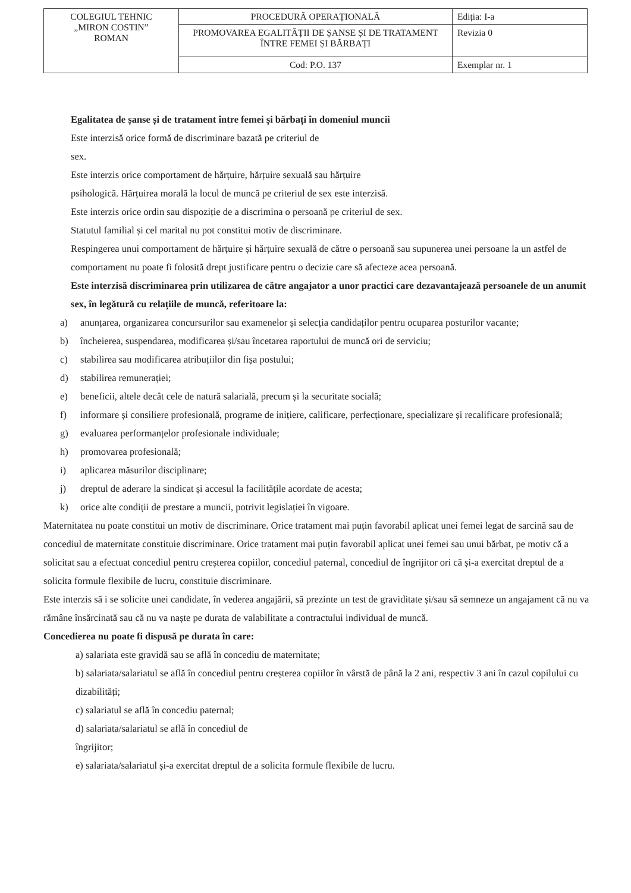| COLEGIUL TEHNIC „MIRON COSTIN” ROMAN | PROCEDURĂ OPERAȚIONALĂ | Ediția: I-a |
| | PROMOVAREA EGALITĂȚII DE ȘANSE ȘI DE TRATAMENT ÎNTRE FEMEI ȘI BĂRBAȚI | Revizia 0 |
| | Cod: P.O. 137 | Exemplar nr. 1 |
Egalitatea de șanse și de tratament între femei și bărbați în domeniul muncii
Este interzisă orice formă de discriminare bazată pe criteriul de
sex.
Este interzis orice comportament de hărțuire, hărțuire sexuală sau hărțuire
psihologică. Hărțuirea morală la locul de muncă pe criteriul de sex este interzisă.
Este interzis orice ordin sau dispoziție de a discrimina o persoană pe criteriul de sex.
Statutul familial și cel marital nu pot constitui motiv de discriminare.
Respingerea unui comportament de hărțuire și hărțuire sexuală de către o persoană sau supunerea unei persoane la un astfel de comportament nu poate fi folosită drept justificare pentru o decizie care să afecteze acea persoană.
Este interzisă discriminarea prin utilizarea de către angajator a unor practici care dezavantajează persoanele de un anumit sex, în legătură cu relațiile de muncă, referitoare la:
a) anunțarea, organizarea concursurilor sau examenelor și selecția candidaților pentru ocuparea posturilor vacante;
b) încheierea, suspendarea, modificarea și/sau încetarea raportului de muncă ori de serviciu;
c) stabilirea sau modificarea atribuțiilor din fișa postului;
d) stabilirea remunerației;
e) beneficii, altele decât cele de natură salarială, precum și la securitate socială;
f) informare și consiliere profesională, programe de inițiere, calificare, perfecționare, specializare și recalificare profesională;
g) evaluarea performanțelor profesionale individuale;
h) promovarea profesională;
i) aplicarea măsurilor disciplinare;
j) dreptul de aderare la sindicat și accesul la facilitățile acordate de acesta;
k) orice alte condiții de prestare a muncii, potrivit legislației în vigoare.
Maternitatea nu poate constitui un motiv de discriminare. Orice tratament mai puțin favorabil aplicat unei femei legat de sarcină sau de concediul de maternitate constituie discriminare. Orice tratament mai puțin favorabil aplicat unei femei sau unui bărbat, pe motiv că a solicitat sau a efectuat concediul pentru creșterea copiilor, concediul paternal, concediul de îngrijitor ori că și-a exercitat dreptul de a solicita formule flexibile de lucru, constituie discriminare.
Este interzis să i se solicite unei candidate, în vederea angajării, să prezinte un test de graviditate și/sau să semneze un angajament că nu va rămâne însărcinată sau că nu va naște pe durata de valabilitate a contractului individual de muncă.
Concedierea nu poate fi dispusă pe durata în care:
a) salariata este gravidă sau se află în concediu de maternitate;
b) salariata/salariatul se află în concediul pentru creșterea copiilor în vârstă de până la 2 ani, respectiv 3 ani în cazul copilului cu dizabilități;
c) salariatul se află în concediu paternal;
d) salariata/salariatul se află în concediul de
îngrijitor;
e) salariata/salariatul și-a exercitat dreptul de a solicita formule flexibile de lucru.